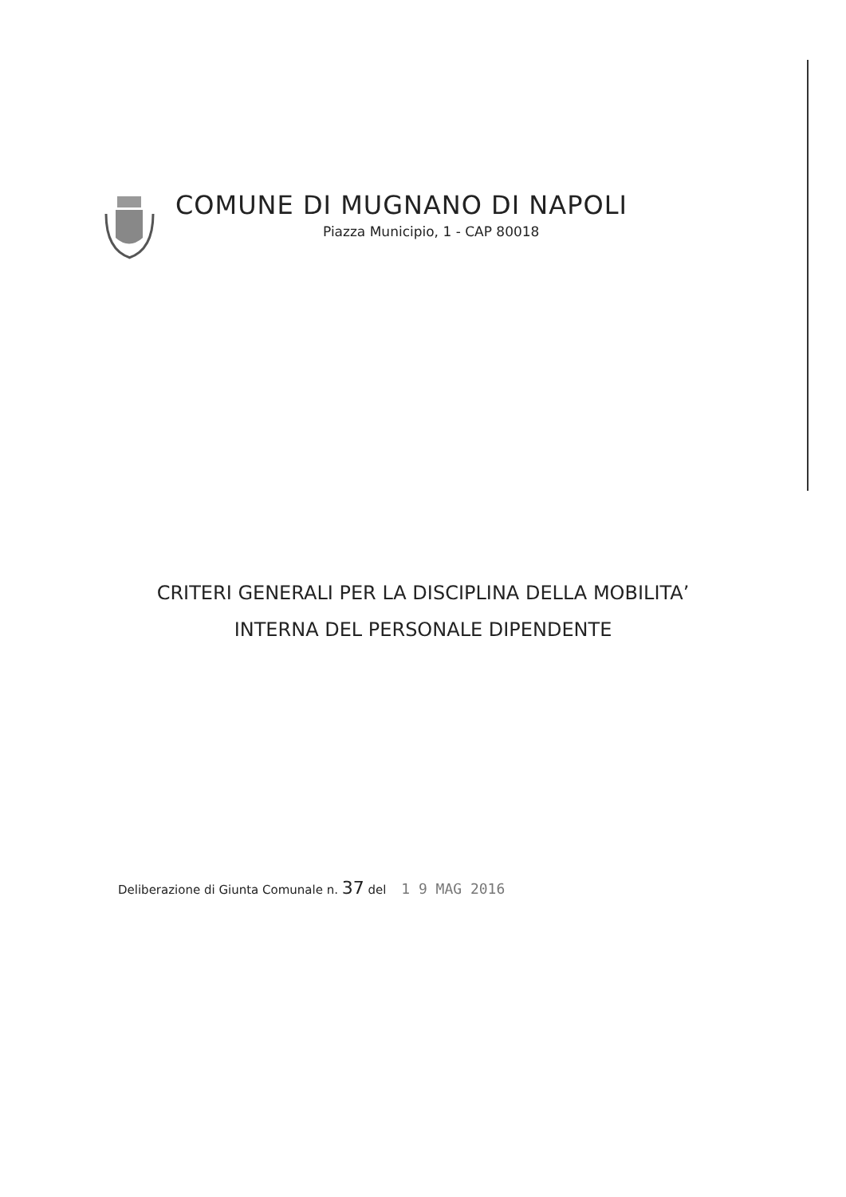COMUNE DI MUGNANO DI NAPOLI
Piazza Municipio, 1 - CAP 80018
CRITERI GENERALI PER LA DISCIPLINA DELLA MOBILITA’
INTERNA DEL PERSONALE DIPENDENTE
Deliberazione di Giunta Comunale n. 37 del 1 9 MAG 2016